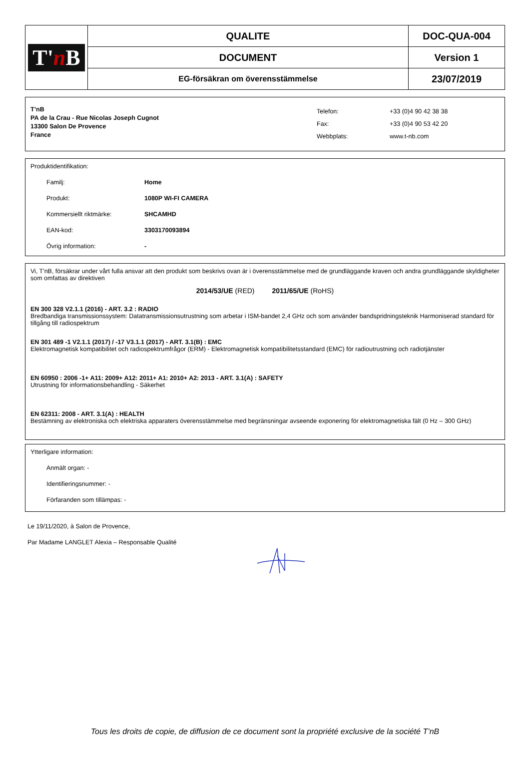| T' n B | QUALITE | DOC-QUA-004 |
| | DOCUMENT | Version 1 |
| | EG-försäkran om överensstämmelse | 23/07/2019 |
T’nB
PA de la Crau - Rue Nicolas Joseph Cugnot
13300 Salon De Provence
France
Telefon:
Fax:
Webbplats:
+33 (0)4 90 42 38 38
+33 (0)4 90 53 42 20
www.t-nb.com
Produktidentifikation:
Familj: Home
Produkt: 1080P WI-FI CAMERA
Kommersiellt riktmärke: SHCAMHD
EAN-kod: 3303170093894
Övrig information: -
Vi, T'nB, försäkrar under vårt fulla ansvar att den produkt som beskrivs ovan är i överensstämmelse med de grundläggande kraven och andra grundläggande skyldigheter som omfattas av direktiven
2014/53/UE (RED) 2011/65/UE (RoHS)
EN 300 328 V2.1.1 (2016) - ART. 3.2 : RADIO
Bredbandiga transmissionssystem: Datatransmissionsutrustning som arbetar i ISM-bandet 2,4 GHz och som använder bandspridningsteknik Harmoniserad standard för tillgång till radiospektrum
EN 301 489 -1 V2.1.1 (2017) / -17 V3.1.1 (2017) - ART. 3.1(B) : EMC
Elektromagnetisk kompatibilitet och radiospektrumfrågor (ERM) - Elektromagnetisk kompatibilitetsstandard (EMC) för radioutrustning och radiotjänster
EN 60950 : 2006 -1+ A11: 2009+ A12: 2011+ A1: 2010+ A2: 2013 - ART. 3.1(A) : SAFETY
Utrustning för informationsbehandling - Säkerhet
EN 62311: 2008 - ART. 3.1(A) : HEALTH
Bestämning av elektroniska och elektriska apparaters överensstämmelse med begränsningar avseende exponering för elektromagnetiska fält (0 Hz – 300 GHz)
Ytterligare information:
Anmält organ: -
Identifieringsnummer: -
Förfaranden som tillämpas: -
Le 19/11/2020, à Salon de Provence,
Par Madame LANGLET Alexia – Responsable Qualité
Tous les droits de copie, de diffusion de ce document sont la propriété exclusive de la société T’nB